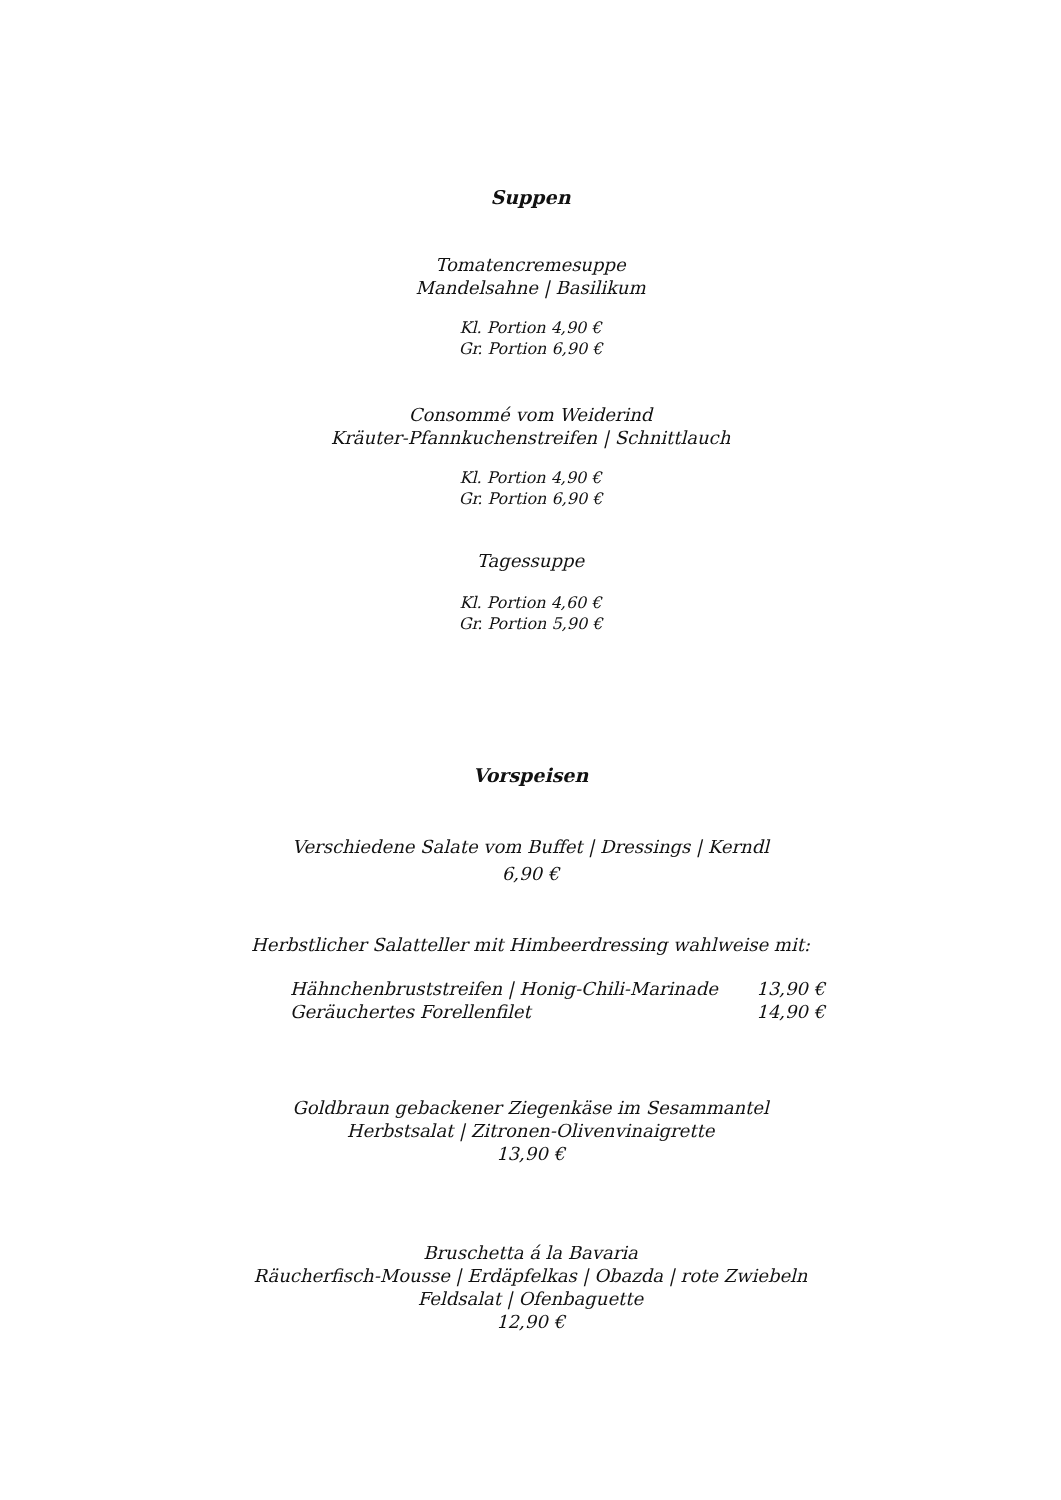Suppen
Tomatencremesuppe
Mandelsahne | Basilikum
Kl. Portion 4,90 €
Gr. Portion 6,90 €
Consommé vom Weiderind
Kräuter-Pfannkuchenstreifen | Schnittlauch
Kl. Portion 4,90 €
Gr. Portion 6,90 €
Tagessuppe
Kl. Portion 4,60 €
Gr. Portion 5,90 €
Vorspeisen
Verschiedene Salate vom Buffet | Dressings | Kerndl
6,90 €
Herbstlicher Salatteller mit Himbeerdressing wahlweise mit:
Hähnchenbruststreifen | Honig-Chili-Marinade 13,90 €
Geräuchertes Forellenfilet 14,90 €
Goldbraun gebackener Ziegenkäse im Sesammantel
Herbstsalat | Zitronen-Olivenvinaigrette
13,90 €
Bruschetta á la Bavaria
Räucherfisch-Mousse | Erdäpfelkas | Obazda | rote Zwiebeln
Feldsalat | Ofenbaguette
12,90 €